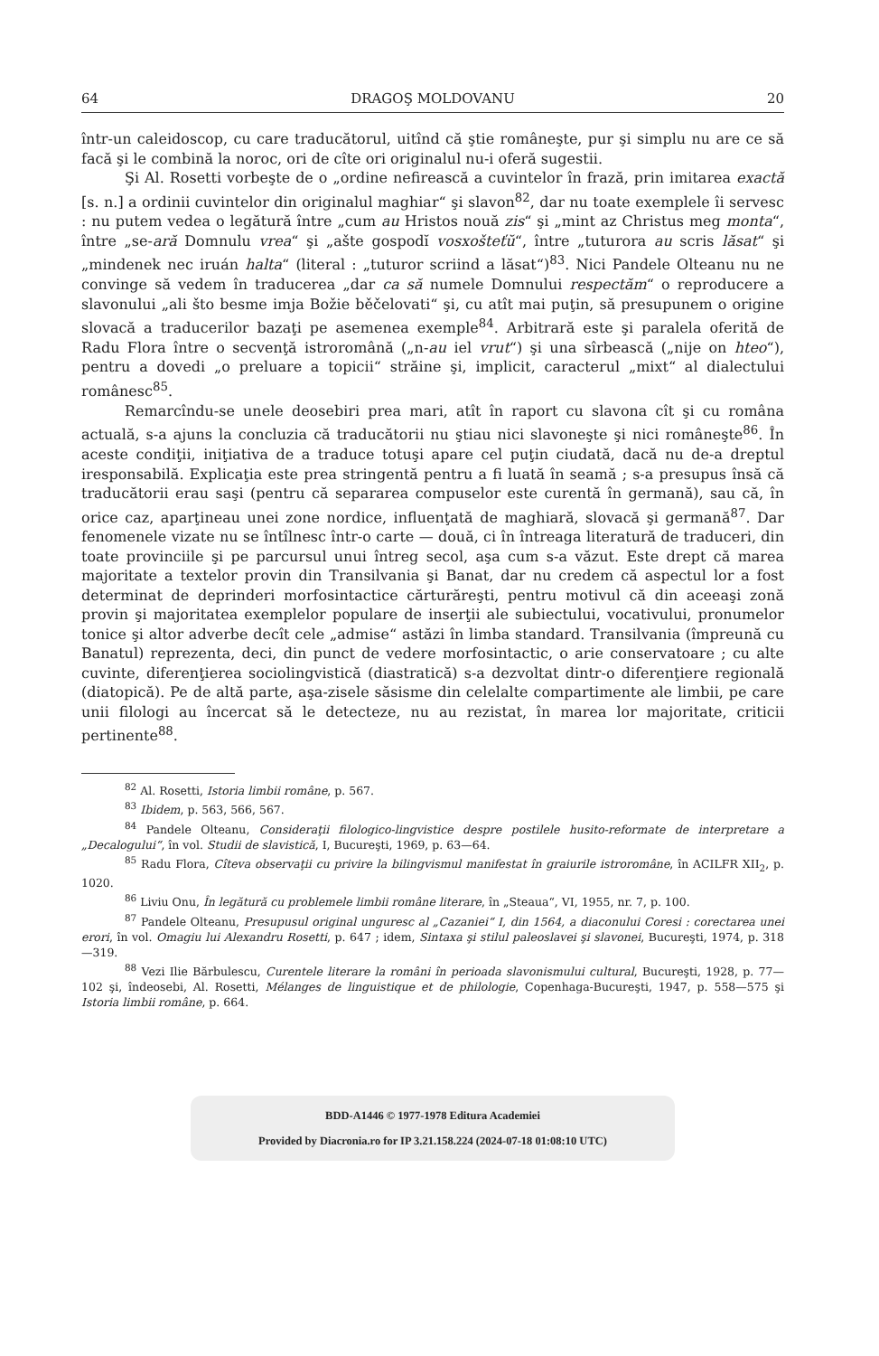64 DRAGOŞ MOLDOVANU 20
într-un caleidoscop, cu care traducătorul, uitînd că ştie româneşte, pur şi simplu nu are ce să facă şi le combină la noroc, ori de cîte ori originalul nu-i oferă sugestii.
Şi Al. Rosetti vorbeşte de o „ordine nefirească a cuvintelor în frază, prin imitarea exactă [s. n.] a ordinii cuvintelor din originalul maghiar“ şi slavon<sup>82</sup>, dar nu toate exemplele îi servesc : nu putem vedea o legătură între „cum au Hristos nouă zis“ şi „mint az Christus meg monta“, între „se-ară Domnulu vrea“ şi „ašte gospodĭ vosxošteťŭ“, între „tuturora au scris lăsat“ şi „mindenek nec iruán halta“ (literal : „tuturor scriind a lăsat“)<sup>83</sup>. Nici Pandele Olteanu nu ne convinge să vedem în traducerea „dar ca să numele Domnului respectăm“ o reproducere a slavonului „ali što besme imja Božie běčelovati“ şi, cu atît mai puţin, să presupunem o origine slovacă a traducerilor bazaţi pe asemenea exemple<sup>84</sup>. Arbitrară este şi paralela oferită de Radu Flora între o secvenţă istroromână („n-au iel vrut“) şi una sîrbească („nije on hteo“), pentru a dovedi „o preluare a topicii“ străine şi, implicit, caracterul „mixt“ al dialectului românesc<sup>85</sup>.
Remarcîndu-se unele deosebiri prea mari, atît în raport cu slavona cît şi cu româna actuală, s-a ajuns la concluzia că traducătorii nu ştiau nici slavoneşte şi nici româneşte<sup>86</sup>. În aceste condiţii, iniţiativa de a traduce totuşi apare cel puţin ciudată, dacă nu de-a dreptul iresponsabilă. Explicaţia este prea stringentă pentru a fi luată în seamă ; s-a presupus însă că traducătorii erau saşi (pentru că separarea compuselor este curentă în germană), sau că, în orice caz, aparţineau unei zone nordice, influenţată de maghiară, slovacă şi germană<sup>87</sup>. Dar fenomenele vizate nu se întîlnesc într-o carte — două, ci în întreaga literatură de traduceri, din toate provinciile şi pe parcursul unui întreg secol, aşa cum s-a văzut. Este drept că marea majoritate a textelor provin din Transilvania şi Banat, dar nu credem că aspectul lor a fost determinat de deprinderi morfosintactice cărturăreşti, pentru motivul că din aceeaşi zonă provin şi majoritatea exemplelor populare de inserţii ale subiectului, vocativului, pronumelor tonice şi altor adverbe decît cele „admise“ astăzi în limba standard. Transilvania (împreună cu Banatul) reprezenta, deci, din punct de vedere morfosintactic, o arie conservatoare ; cu alte cuvinte, diferenţierea sociolingvistică (diastratică) s-a dezvoltat dintr-o diferenţiere regională (diatopică). Pe de altă parte, aşa-zisele săsisme din celelalte compartimente ale limbii, pe care unii filologi au încercat să le detecteze, nu au rezistat, în marea lor majoritate, criticii pertinente<sup>88</sup>.
<sup>82</sup> Al. Rosetti, Istoria limbii române, p. 567.
<sup>83</sup> Ibidem, p. 563, 566, 567.
<sup>84</sup> Pandele Olteanu, Consideraţii filologico-lingvistice despre postilele husito-reformate de interpretare a „Decalogului“, în vol. Studii de slavistică, I, Bucureşti, 1969, p. 63—64.
<sup>85</sup> Radu Flora, Cîteva observaţii cu privire la bilingvismul manifestat în graiurile istroromâne, în ACILFR XII<sub>2</sub>, p. 1020.
<sup>86</sup> Liviu Onu, În legătură cu problemele limbii române literare, în „Steaua“, VI, 1955, nr. 7, p. 100.
<sup>87</sup> Pandele Olteanu, Presupusul original unguresc al „Cazaniei“ I, din 1564, a diaconului Coresi : corectarea unei erori, în vol. Omagiu lui Alexandru Rosetti, p. 647 ; idem, Sintaxa şi stilul paleoslavei şi slavonei, Bucureşti, 1974, p. 318—319.
<sup>88</sup> Vezi Ilie Bărbulescu, Curentele literare la români în perioada slavonismului cultural, Bucureşti, 1928, p. 77—102 şi, îndeosebi, Al. Rosetti, Mélanges de linguistique et de philologie, Copenhaga-Bucureşti, 1947, p. 558—575 şi Istoria limbii române, p. 664.
BDD-A1446 © 1977-1978 Editura Academiei
Provided by Diacronia.ro for IP 3.21.158.224 (2024-07-18 01:08:10 UTC)